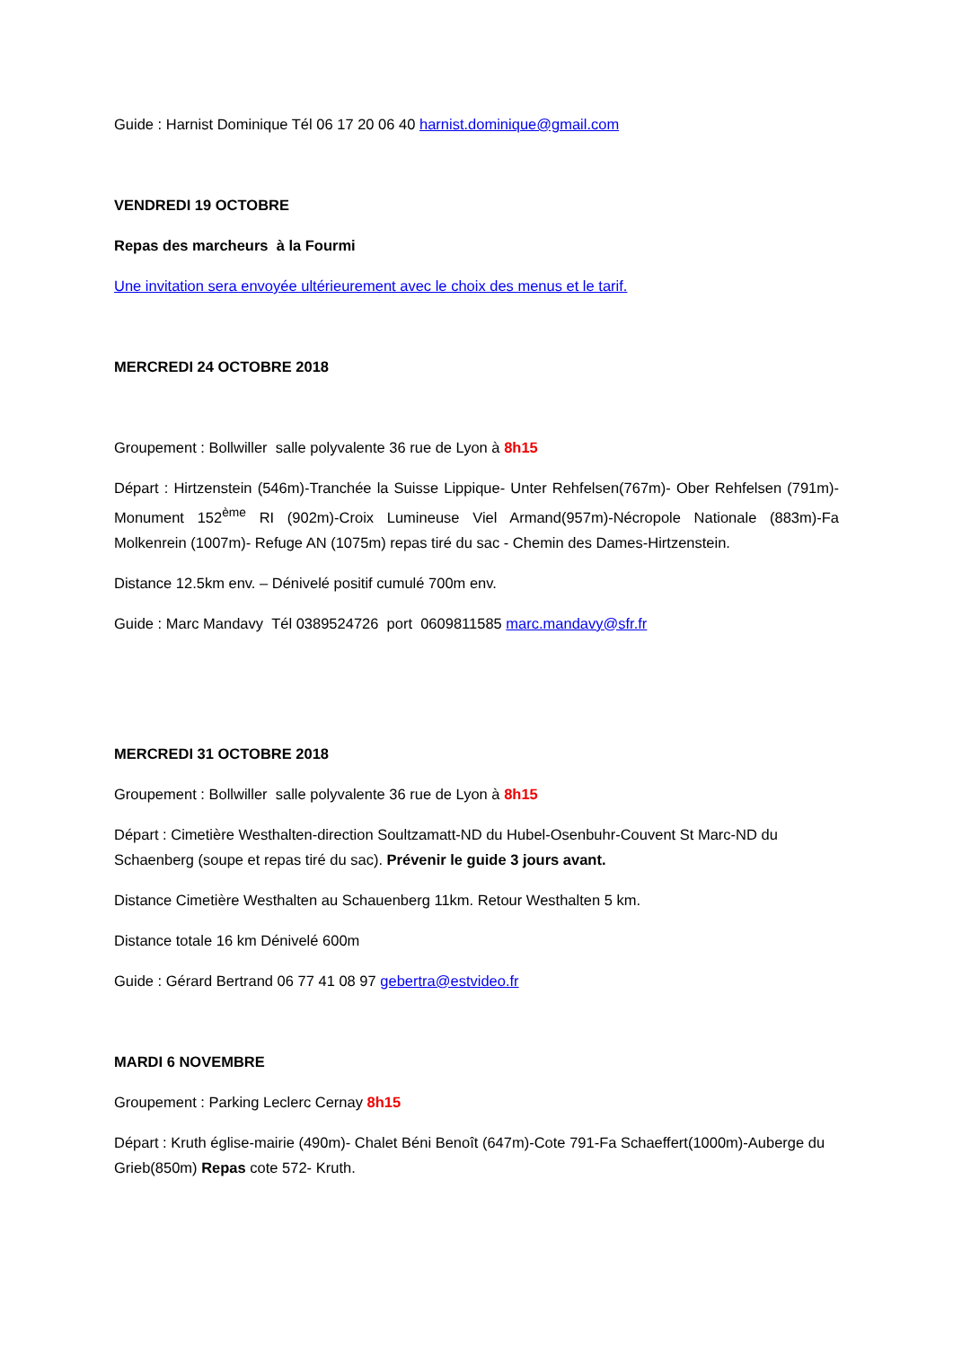Guide : Harnist Dominique Tél 06 17 20 06 40 harnist.dominique@gmail.com
VENDREDI 19 OCTOBRE
Repas des marcheurs à la Fourmi
Une invitation sera envoyée ultérieurement avec le choix des menus et le tarif.
MERCREDI 24 OCTOBRE 2018
Groupement : Bollwiller salle polyvalente 36 rue de Lyon à 8h15
Départ : Hirtzenstein (546m)-Tranchée la Suisse Lippique- Unter Rehfelsen(767m)- Ober Rehfelsen (791m)-Monument 152<sup>ème</sup> RI (902m)-Croix Lumineuse Viel Armand(957m)-Nécropole Nationale (883m)-Fa Molkenrein (1007m)- Refuge AN (1075m) repas tiré du sac - Chemin des Dames-Hirtzenstein.
Distance 12.5km env. – Dénivelé positif cumulé 700m env.
Guide : Marc Mandavy Tél 0389524726 port 0609811585 marc.mandavy@sfr.fr
MERCREDI 31 OCTOBRE 2018
Groupement : Bollwiller salle polyvalente 36 rue de Lyon à 8h15
Départ : Cimetière Westhalten-direction Soultzamatt-ND du Hubel-Osenbuhr-Couvent St Marc-ND du Schaenberg (soupe et repas tiré du sac). Prévenir le guide 3 jours avant.
Distance Cimetière Westhalten au Schauenberg 11km. Retour Westhalten 5 km.
Distance totale 16 km Dénivelé 600m
Guide : Gérard Bertrand 06 77 41 08 97 gebertra@estvideo.fr
MARDI 6 NOVEMBRE
Groupement : Parking Leclerc Cernay 8h15
Départ : Kruth église-mairie (490m)- Chalet Béni Benoît (647m)-Cote 791-Fa Schaeffert(1000m)-Auberge du Grieb(850m) Repas cote 572- Kruth.